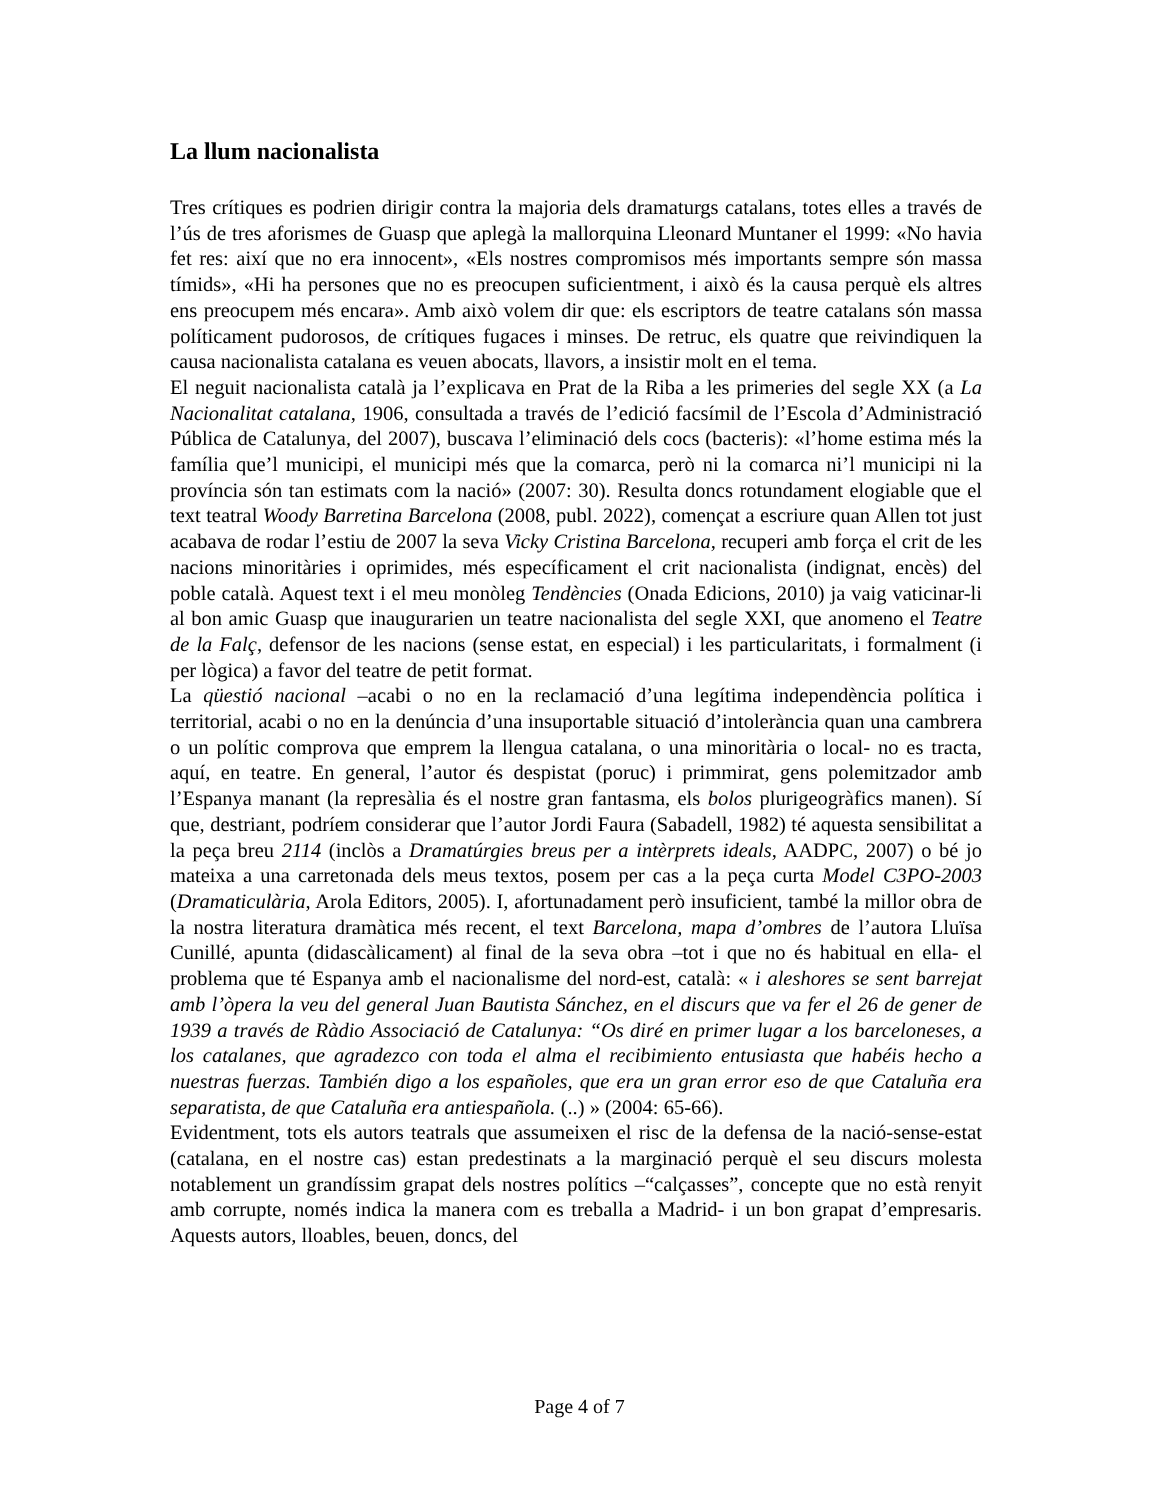La llum nacionalista
Tres crítiques es podrien dirigir contra la majoria dels dramaturgs catalans, totes elles a través de l’ús de tres aforismes de Guasp que aplegà la mallorquina Lleonard Muntaner el 1999: «No havia fet res: així que no era innocent», «Els nostres compromisos més importants sempre són massa tímids», «Hi ha persones que no es preocupen suficientment, i això és la causa perquè els altres ens preocupem més encara». Amb això volem dir que: els escriptors de teatre catalans són massa políticament pudorosos, de crítiques fugaces i minses. De retruc, els quatre que reivindiquen la causa nacionalista catalana es veuen abocats, llavors, a insistir molt en el tema.
El neguit nacionalista català ja l’explicava en Prat de la Riba a les primeries del segle XX (a La Nacionalitat catalana, 1906, consultada a través de l’edició facsímil de l’Escola d’Administració Pública de Catalunya, del 2007), buscava l’eliminació dels cocs (bacteris): «l’home estima més la família que’l municipi, el municipi més que la comarca, però ni la comarca ni’l municipi ni la província són tan estimats com la nació» (2007: 30). Resulta doncs rotundament elogiable que el text teatral Woody Barretina Barcelona (2008, publ. 2022), començat a escriure quan Allen tot just acabava de rodar l’estiu de 2007 la seva Vicky Cristina Barcelona, recuperi amb força el crit de les nacions minoritàries i oprimides, més específicament el crit nacionalista (indignat, encès) del poble català. Aquest text i el meu monòleg Tendències (Onada Edicions, 2010) ja vaig vaticinar-li al bon amic Guasp que inaugurarien un teatre nacionalista del segle XXI, que anomeno el Teatre de la Falç, defensor de les nacions (sense estat, en especial) i les particularitats, i formalment (i per lògica) a favor del teatre de petit format.
La qüestió nacional –acabi o no en la reclamació d’una legítima independència política i territorial, acabi o no en la denúncia d’una insuportable situació d’intolerància quan una cambrera o un polític comprova que emprem la llengua catalana, o una minoritària o local- no es tracta, aquí, en teatre. En general, l’autor és despistat (poruc) i primmirat, gens polemitzador amb l’Espanya manant (la represàlia és el nostre gran fantasma, els bolos plurigeogràfics manen). Sí que, destriant, podríem considerar que l’autor Jordi Faura (Sabadell, 1982) té aquesta sensibilitat a la peça breu 2114 (inclòs a Dramatúrgies breus per a intèrprets ideals, AADPC, 2007) o bé jo mateixa a una carretonada dels meus textos, posem per cas a la peça curta Model C3PO-2003 (Dramaticulària, Arola Editors, 2005). I, afortunadament però insuficient, també la millor obra de la nostra literatura dramàtica més recent, el text Barcelona, mapa d’ombres de l’autora Lluïsa Cunillé, apunta (didascàlicament) al final de la seva obra –tot i que no és habitual en ella- el problema que té Espanya amb el nacionalisme del nord-est, català: « i aleshores se sent barrejat amb l’òpera la veu del general Juan Bautista Sánchez, en el discurs que va fer el 26 de gener de 1939 a través de Ràdio Associació de Catalunya: “Os diré en primer lugar a los barceloneses, a los catalanes, que agradezco con toda el alma el recibimiento entusiasta que habéis hecho a nuestras fuerzas. También digo a los españoles, que era un gran error eso de que Cataluña era separatista, de que Cataluña era antiespañola. (..) » (2004: 65-66).
Evidentment, tots els autors teatrals que assumeixen el risc de la defensa de la nació-sense-estat (catalana, en el nostre cas) estan predestinats a la marginació perquè el seu discurs molesta notablement un grandíssim grapat dels nostres polítics –“calçasses”, concepte que no està renyit amb corrupte, només indica la manera com es treballa a Madrid- i un bon grapat d’empresaris. Aquests autors, lloables, beuen, doncs, del
Page 4 of 7